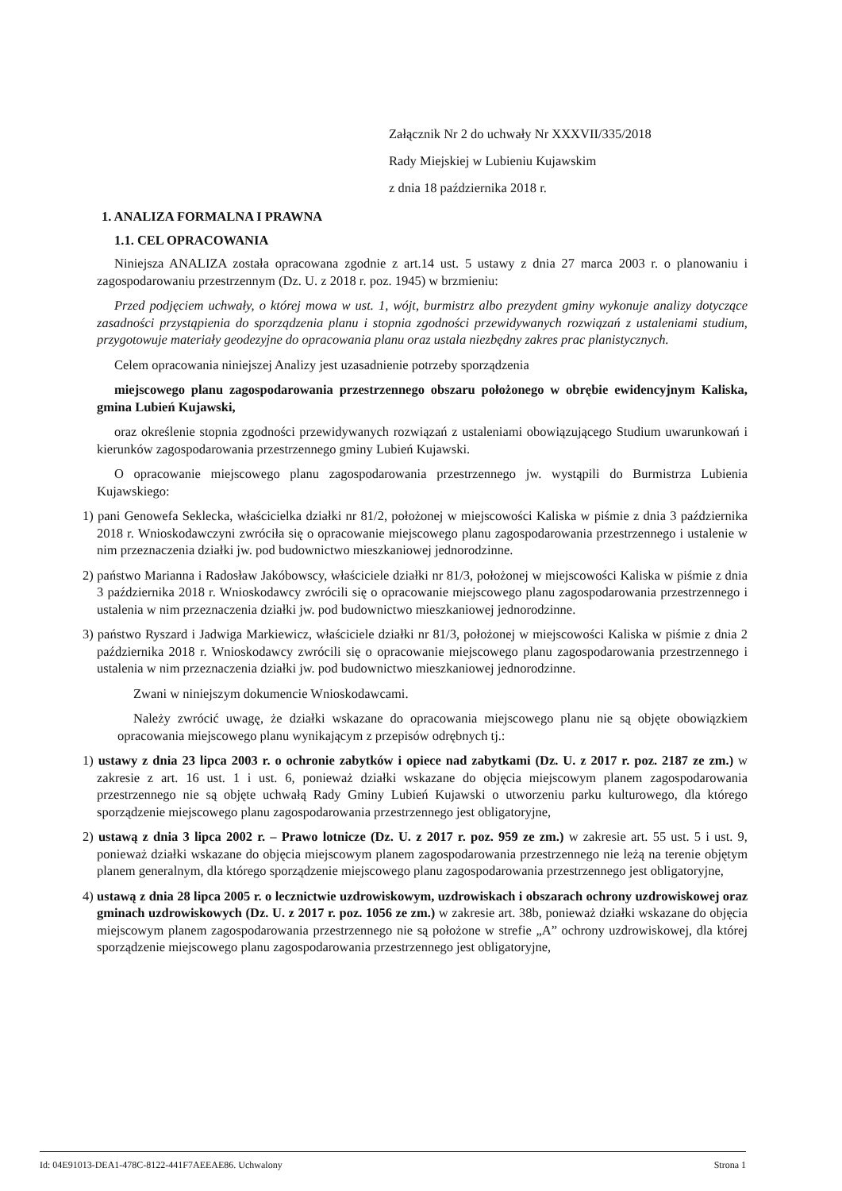Załącznik Nr 2 do uchwały Nr XXXVII/335/2018
Rady Miejskiej w Lubieniu Kujawskim
z dnia 18 października 2018 r.
1. ANALIZA FORMALNA I PRAWNA
1.1. CEL OPRACOWANIA
Niniejsza ANALIZA została opracowana zgodnie z art.14 ust. 5 ustawy z dnia 27 marca 2003 r. o planowaniu i zagospodarowaniu przestrzennym (Dz. U. z 2018 r. poz. 1945) w brzmieniu:
Przed podjęciem uchwały, o której mowa w ust. 1, wójt, burmistrz albo prezydent gminy wykonuje analizy dotyczące zasadności przystąpienia do sporządzenia planu i stopnia zgodności przewidywanych rozwiązań z ustaleniami studium, przygotowuje materiały geodezyjne do opracowania planu oraz ustala niezbędny zakres prac planistycznych.
Celem opracowania niniejszej Analizy jest uzasadnienie potrzeby sporządzenia
miejscowego planu zagospodarowania przestrzennego obszaru położonego w obrębie ewidencyjnym Kaliska, gmina Lubień Kujawski,
oraz określenie stopnia zgodności przewidywanych rozwiązań z ustaleniami obowiązującego Studium uwarunkowań i kierunków zagospodarowania przestrzennego gminy Lubień Kujawski.
O opracowanie miejscowego planu zagospodarowania przestrzennego jw. wystąpili do Burmistrza Lubienia Kujawskiego:
1) pani Genowefa Seklecka, właścicielka działki nr 81/2, położonej w miejscowości Kaliska w piśmie z dnia 3 października 2018 r. Wnioskodawczyni zwróciła się o opracowanie miejscowego planu zagospodarowania przestrzennego i ustalenie w nim przeznaczenia działki jw. pod budownictwo mieszkaniowej jednorodzinne.
2) państwo Marianna i Radosław Jakóbowscy, właściciele działki nr 81/3, położonej w miejscowości Kaliska w piśmie z dnia 3 października 2018 r. Wnioskodawcy zwrócili się o opracowanie miejscowego planu zagospodarowania przestrzennego i ustalenia w nim przeznaczenia działki jw. pod budownictwo mieszkaniowej jednorodzinne.
3) państwo Ryszard i Jadwiga Markiewicz, właściciele działki nr 81/3, położonej w miejscowości Kaliska w piśmie z dnia 2 października 2018 r. Wnioskodawcy zwrócili się o opracowanie miejscowego planu zagospodarowania przestrzennego i ustalenia w nim przeznaczenia działki jw. pod budownictwo mieszkaniowej jednorodzinne.
Zwani w niniejszym dokumencie Wnioskodawcami.
Należy zwrócić uwagę, że działki wskazane do opracowania miejscowego planu nie są objęte obowiązkiem opracowania miejscowego planu wynikającym z przepisów odrębnych tj.:
1) ustawy z dnia 23 lipca 2003 r. o ochronie zabytków i opiece nad zabytkami (Dz. U. z 2017 r. poz. 2187 ze zm.) w zakresie z art. 16 ust. 1 i ust. 6, ponieważ działki wskazane do objęcia miejscowym planem zagospodarowania przestrzennego nie są objęte uchwałą Rady Gminy Lubień Kujawski o utworzeniu parku kulturowego, dla którego sporządzenie miejscowego planu zagospodarowania przestrzennego jest obligatoryjne,
2) ustawą z dnia 3 lipca 2002 r. – Prawo lotnicze (Dz. U. z 2017 r. poz. 959 ze zm.) w zakresie art. 55 ust. 5 i ust. 9, ponieważ działki wskazane do objęcia miejscowym planem zagospodarowania przestrzennego nie leżą na terenie objętym planem generalnym, dla którego sporządzenie miejscowego planu zagospodarowania przestrzennego jest obligatoryjne,
4) ustawą z dnia 28 lipca 2005 r. o lecznictwie uzdrowiskowym, uzdrowiskach i obszarach ochrony uzdrowiskowej oraz gminach uzdrowiskowych (Dz. U. z 2017 r. poz. 1056 ze zm.) w zakresie art. 38b, ponieważ działki wskazane do objęcia miejscowym planem zagospodarowania przestrzennego nie są położone w strefie „A” ochrony uzdrowiskowej, dla której sporządzenie miejscowego planu zagospodarowania przestrzennego jest obligatoryjne,
Id: 04E91013-DEA1-478C-8122-441F7AEEAE86. Uchwalony Strona 1